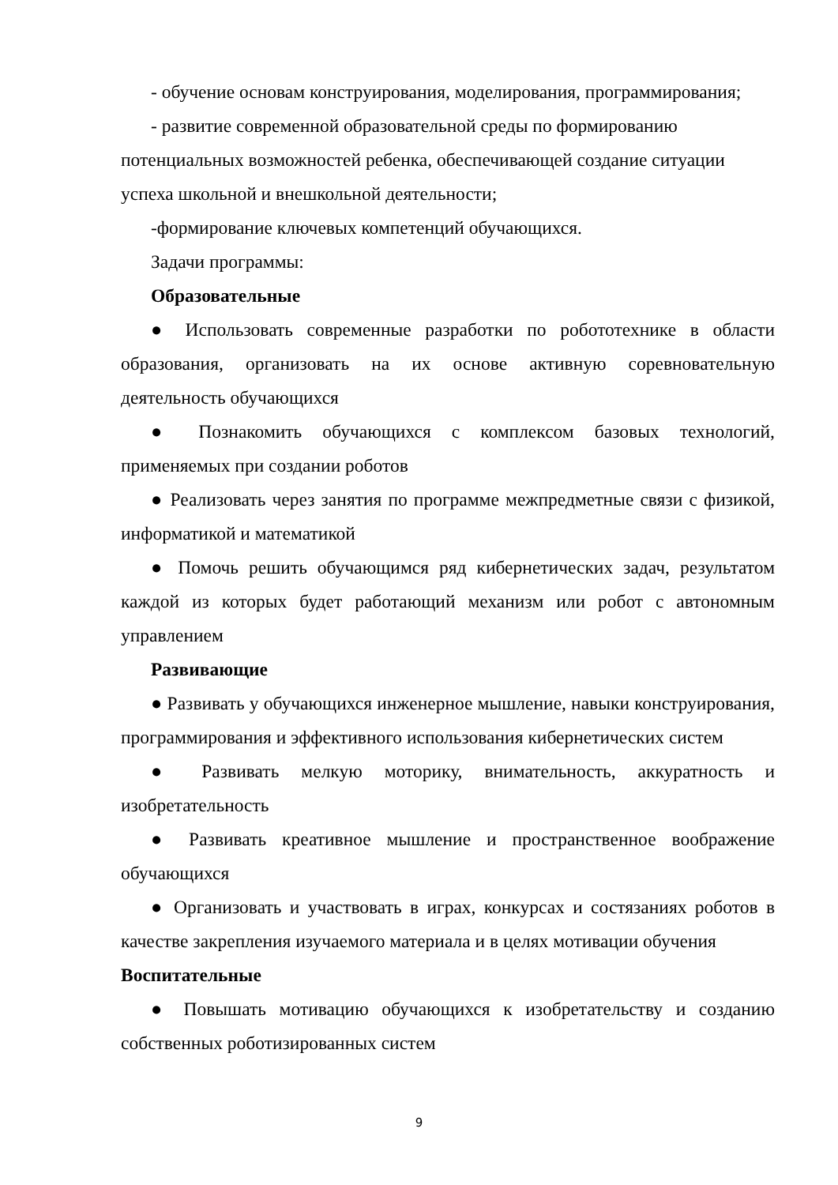- обучение основам конструирования, моделирования, программирования;
- развитие современной образовательной среды по формированию
потенциальных возможностей ребенка, обеспечивающей создание ситуации успеха школьной и внешкольной деятельности;
-формирование ключевых компетенций обучающихся.
Задачи программы:
Образовательные
● Использовать современные разработки по робототехнике в области образования, организовать на их основе активную соревновательную деятельность обучающихся
● Познакомить обучающихся с комплексом базовых технологий, применяемых при создании роботов
● Реализовать через занятия по программе межпредметные связи с физикой, информатикой и математикой
● Помочь решить обучающимся ряд кибернетических задач, результатом каждой из которых будет работающий механизм или робот с автономным управлением
Развивающие
● Развивать у обучающихся инженерное мышление, навыки конструирования, программирования и эффективного использования кибернетических систем
● Развивать мелкую моторику, внимательность, аккуратность и изобретательность
● Развивать креативное мышление и пространственное воображение обучающихся
● Организовать и участвовать в играх, конкурсах и состязаниях роботов в качестве закрепления изучаемого материала и в целях мотивации обучения
Воспитательные
● Повышать мотивацию обучающихся к изобретательству и созданию собственных роботизированных систем
9